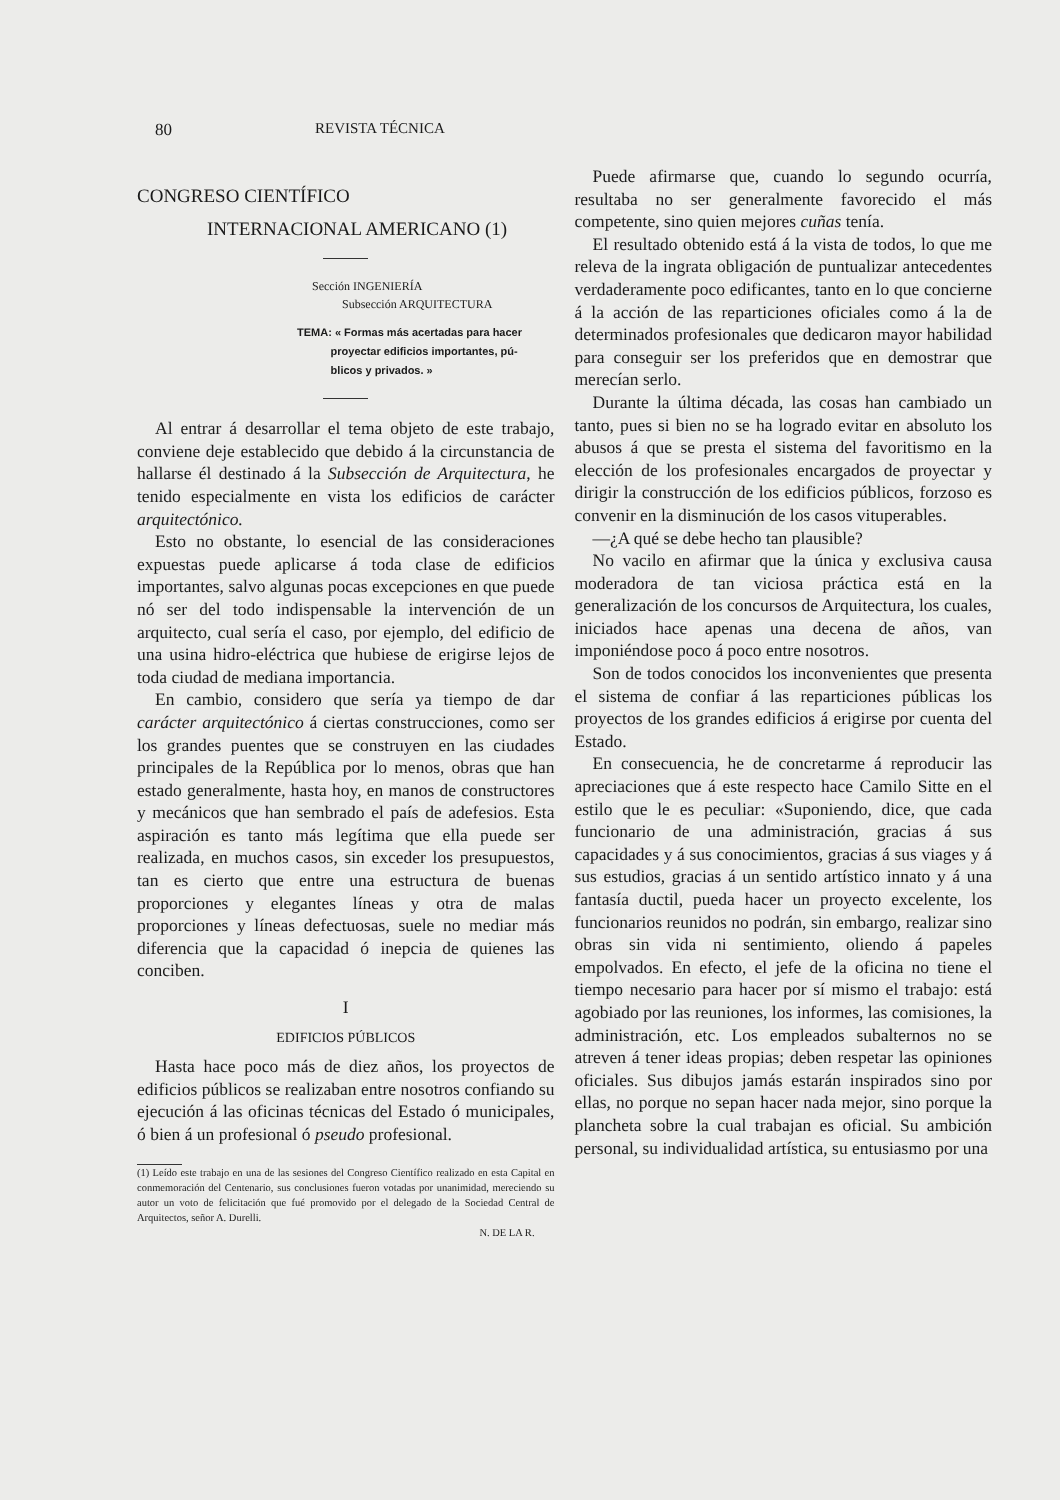80 REVISTA TÉCNICA
CONGRESO CIENTÍFICO
INTERNACIONAL AMERICANO (1)
Sección INGENIERÍA
Subsección ARQUITECTURA
TEMA: « Formas más acertadas para hacer
proyectar edificios importantes, pú-
blicos y privados. »
Al entrar á desarrollar el tema objeto de este trabajo, conviene deje establecido que debido á la circunstancia de hallarse él destinado á la Subsección de Arquitectura, he tenido especialmente en vista los edificios de carácter arquitectónico.
Esto no obstante, lo esencial de las consideraciones expuestas puede aplicarse á toda clase de edificios importantes, salvo algunas pocas excepciones en que puede nó ser del todo indispensable la intervención de un arquitecto, cual sería el caso, por ejemplo, del edificio de una usina hidro-eléctrica que hubiese de erigirse lejos de toda ciudad de mediana importancia.
En cambio, considero que sería ya tiempo de dar carácter arquitectónico á ciertas construcciones, como ser los grandes puentes que se construyen en las ciudades principales de la República por lo menos, obras que han estado generalmente, hasta hoy, en manos de constructores y mecánicos que han sembrado el país de adefesios. Esta aspiración es tanto más legítima que ella puede ser realizada, en muchos casos, sin exceder los presupuestos, tan es cierto que entre una estructura de buenas proporciones y elegantes líneas y otra de malas proporciones y líneas defectuosas, suele no mediar más diferencia que la capacidad ó inepcia de quienes las conciben.
I
EDIFICIOS PÚBLICOS
Hasta hace poco más de diez años, los proyectos de edificios públicos se realizaban entre nosotros confiando su ejecución á las oficinas técnicas del Estado ó municipales, ó bien á un profesional ó pseudo profesional.
(1) Leído este trabajo en una de las sesiones del Congreso Científico realizado en esta Capital en conmemoración del Centenario, sus conclusiones fueron votadas por unanimidad, mereciendo su autor un voto de felicitación que fué promovido por el delegado de la Sociedad Central de Arquitectos, señor A. Durelli.
N. DE LA R.
Puede afirmarse que, cuando lo segundo ocurría, resultaba no ser generalmente favorecido el más competente, sino quien mejores cuñas tenía.
El resultado obtenido está á la vista de todos, lo que me releva de la ingrata obligación de puntualizar antecedentes verdaderamente poco edificantes, tanto en lo que concierne á la acción de las reparticiones oficiales como á la de determinados profesionales que dedicaron mayor habilidad para conseguir ser los preferidos que en demostrar que merecían serlo.
Durante la última década, las cosas han cambiado un tanto, pues si bien no se ha logrado evitar en absoluto los abusos á que se presta el sistema del favoritismo en la elección de los profesionales encargados de proyectar y dirigir la construcción de los edificios públicos, forzoso es convenir en la disminución de los casos vituperables.
—¿A qué se debe hecho tan plausible?
No vacilo en afirmar que la única y exclusiva causa moderadora de tan viciosa práctica está en la generalización de los concursos de Arquitectura, los cuales, iniciados hace apenas una decena de años, van imponiéndose poco á poco entre nosotros.
Son de todos conocidos los inconvenientes que presenta el sistema de confiar á las reparticiones públicas los proyectos de los grandes edificios á erigirse por cuenta del Estado.
En consecuencia, he de concretarme á reproducir las apreciaciones que á este respecto hace Camilo Sitte en el estilo que le es peculiar: «Suponiendo, dice, que cada funcionario de una administración, gracias á sus capacidades y á sus conocimientos, gracias á sus viages y á sus estudios, gracias á un sentido artístico innato y á una fantasía ductil, pueda hacer un proyecto excelente, los funcionarios reunidos no podrán, sin embargo, realizar sino obras sin vida ni sentimiento, oliendo á papeles empolvados. En efecto, el jefe de la oficina no tiene el tiempo necesario para hacer por sí mismo el trabajo: está agobiado por las reuniones, los informes, las comisiones, la administración, etc. Los empleados subalternos no se atreven á tener ideas propias; deben respetar las opiniones oficiales. Sus dibujos jamás estarán inspirados sino por ellas, no porque no sepan hacer nada mejor, sino porque la plancheta sobre la cual trabajan es oficial. Su ambición personal, su individualidad artística, su entusiasmo por una